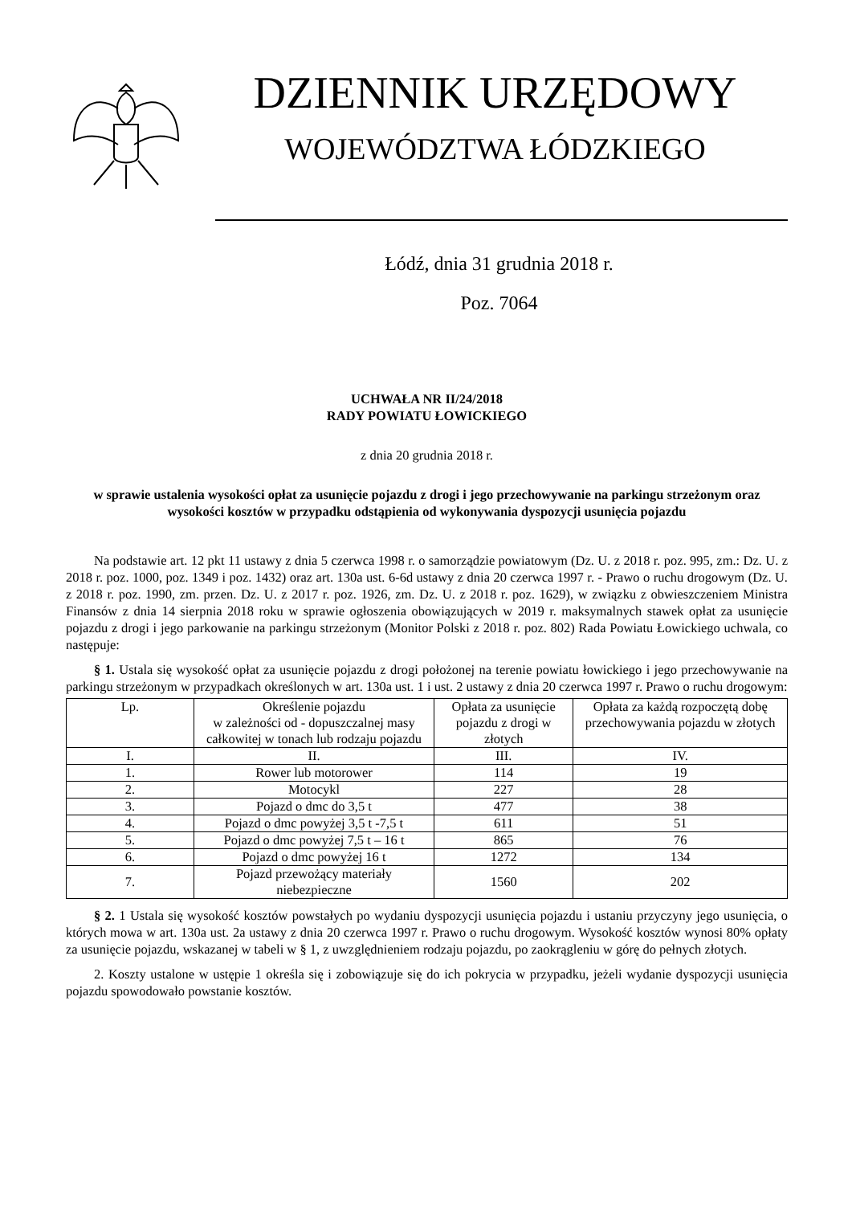DZIENNIK URZĘDOWY
WOJEWÓDZTWA ŁÓDZKIEGO
Łódź, dnia 31 grudnia 2018 r.
Poz. 7064
UCHWAŁA NR II/24/2018
RADY POWIATU ŁOWICKIEGO
z dnia 20 grudnia 2018 r.
w sprawie ustalenia wysokości opłat za usunięcie pojazdu z drogi i jego przechowywanie na parkingu strzeżonym oraz wysokości kosztów w przypadku odstąpienia od wykonywania dyspozycji usunięcia pojazdu
Na podstawie art. 12 pkt 11 ustawy z dnia 5 czerwca 1998 r. o samorządzie powiatowym (Dz. U. z 2018 r. poz. 995, zm.: Dz. U. z 2018 r. poz. 1000, poz. 1349 i poz. 1432) oraz art. 130a ust. 6-6d ustawy z dnia 20 czerwca 1997 r. - Prawo o ruchu drogowym (Dz. U. z 2018 r. poz. 1990, zm. przen. Dz. U. z 2017 r. poz. 1926, zm. Dz. U. z 2018 r. poz. 1629), w związku z obwieszczeniem Ministra Finansów z dnia 14 sierpnia 2018 roku w sprawie ogłoszenia obowiązujących w 2019 r. maksymalnych stawek opłat za usunięcie pojazdu z drogi i jego parkowanie na parkingu strzeżonym (Monitor Polski z 2018 r. poz. 802) Rada Powiatu Łowickiego uchwala, co następuje:
§ 1. Ustala się wysokość opłat za usunięcie pojazdu z drogi położonej na terenie powiatu łowickiego i jego przechowywanie na parkingu strzeżonym w przypadkach określonych w art. 130a ust. 1 i ust. 2 ustawy z dnia 20 czerwca 1997 r. Prawo o ruchu drogowym:
| Lp. | Określenie pojazdu w zależności od - dopuszczalnej masy całkowitej w tonach lub rodzaju pojazdu | Opłata za usunięcie pojazdu z drogi w złotych | Opłata za każdą rozpoczętą dobę przechowywania pojazdu w złotych |
| I. | II. | III. | IV. |
| 1. | Rower lub motorower | 114 | 19 |
| 2. | Motocykl | 227 | 28 |
| 3. | Pojazd o dmc do 3,5 t | 477 | 38 |
| 4. | Pojazd o dmc powyżej 3,5 t -7,5 t | 611 | 51 |
| 5. | Pojazd o dmc powyżej 7,5 t – 16 t | 865 | 76 |
| 6. | Pojazd o dmc powyżej 16 t | 1272 | 134 |
| 7. | Pojazd przewożący materiały niebezpieczne | 1560 | 202 |
§ 2. 1 Ustala się wysokość kosztów powstałych po wydaniu dyspozycji usunięcia pojazdu i ustaniu przyczyny jego usunięcia, o których mowa w art. 130a ust. 2a ustawy z dnia 20 czerwca 1997 r. Prawo o ruchu drogowym. Wysokość kosztów wynosi 80% opłaty za usunięcie pojazdu, wskazanej w tabeli w § 1, z uwzględnieniem rodzaju pojazdu, po zaokrągleniu w górę do pełnych złotych.
2. Koszty ustalone w ustępie 1 określa się i zobowiązuje się do ich pokrycia w przypadku, jeżeli wydanie dyspozycji usunięcia pojazdu spowodowało powstanie kosztów.